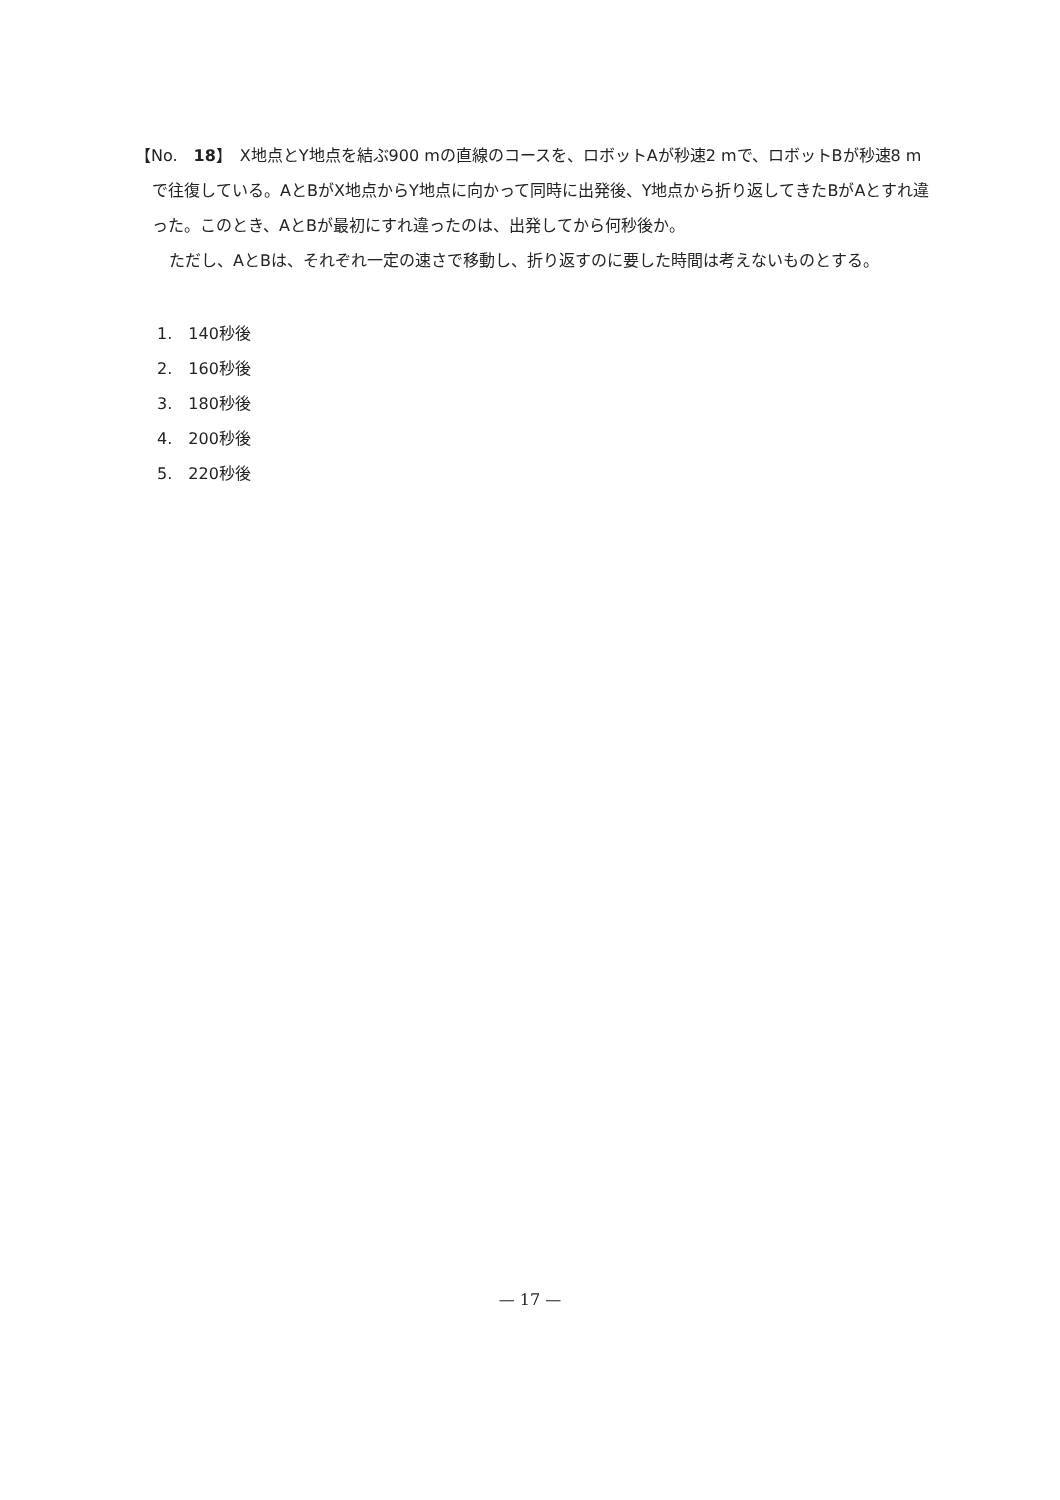【No.　18】　X地点とY地点を結ぶ900 mの直線のコースを、ロボットAが秒速2 mで、ロボットBが秒速8 mで往復している。AとBがX地点からY地点に向かって同時に出発後、Y地点から折り返してきたBがAとすれ違った。このとき、AとBが最初にすれ違ったのは、出発してから何秒後か。
ただし、AとBは、それぞれ一定の速さで移動し、折り返すのに要した時間は考えないものとする。
1.　140秒後
2.　160秒後
3.　180秒後
4.　200秒後
5.　220秒後
— 17 —